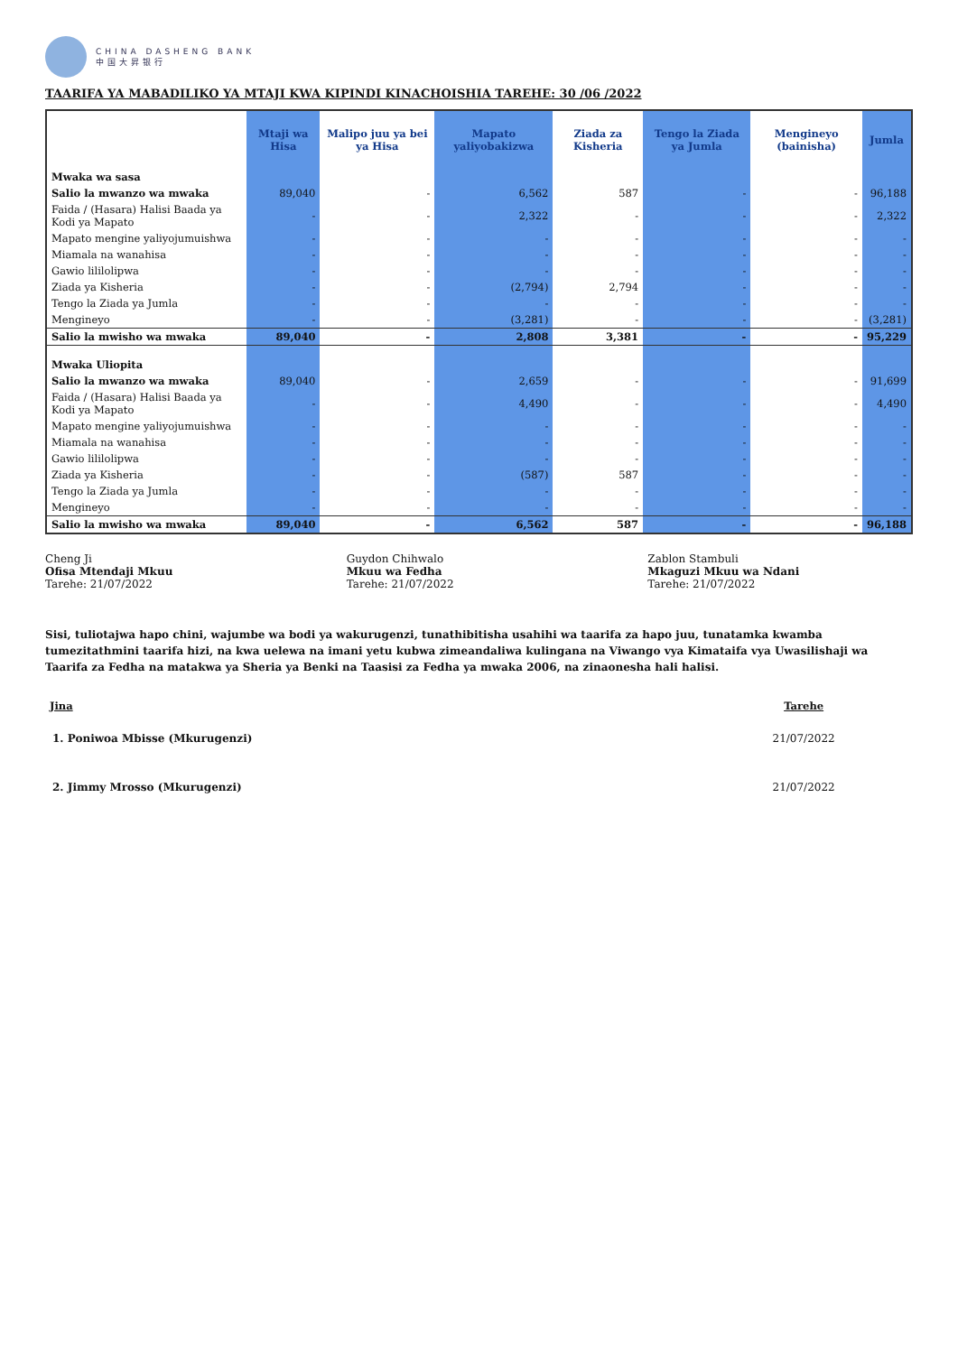CHINA DASHENG BANK
中国大昇银行
TAARIFA YA MABADILIKO YA MTAJI KWA KIPINDI KINACHOISHIA TAREHE: 30 /06 /2022
| | Mtaji wa Hisa | Malipo juu ya bei ya Hisa | Mapato yaliyobakizwa | Ziada za Kisheria | Tengo la Ziada ya Jumla | Mengineyo (bainisha) | Jumla |
| --- | --- | --- | --- | --- | --- | --- | --- |
| Mwaka wa sasa | | | | | | | |
| Salio la mwanzo wa mwaka | 89,040 | - | 6,562 | 587 | - | - | 96,188 |
| Faida / (Hasara) Halisi Baada ya Kodi ya Mapato | - | - | 2,322 | - | - | - | 2,322 |
| Mapato mengine yaliyojumuishwa | - | - | - | - | - | - | - |
| Miamala na wanahisa | - | - | - | - | - | - | - |
| Gawio lililolipwa | - | - | - | - | - | - | - |
| Ziada ya Kisheria | - | - | (2,794) | 2,794 | - | - | - |
| Tengo la Ziada ya Jumla | - | - | - | - | - | - | - |
| Mengineyo | - | - | (3,281) | - | - | - | (3,281) |
| Salio la mwisho wa mwaka | 89,040 | - | 2,808 | 3,381 | - | - | 95,229 |
| Mwaka Uliopita | | | | | | | |
| Salio la mwanzo wa mwaka | 89,040 | - | 2,659 | - | - | - | 91,699 |
| Faida / (Hasara) Halisi Baada ya Kodi ya Mapato | - | - | 4,490 | - | - | - | 4,490 |
| Mapato mengine yaliyojumuishwa | - | - | - | - | - | - | - |
| Miamala na wanahisa | - | - | - | - | - | - | - |
| Gawio lililolipwa | - | - | - | - | - | - | - |
| Ziada ya Kisheria | - | - | (587) | 587 | - | - | - |
| Tengo la Ziada ya Jumla | - | - | - | - | - | - | - |
| Mengineyo | - | - | - | - | - | - | - |
| Salio la mwisho wa mwaka | 89,040 | - | 6,562 | 587 | - | - | 96,188 |
Cheng Ji
Ofisa Mtendaji Mkuu
Tarehe: 21/07/2022
Guydon Chihwalo
Mkuu wa Fedha
Tarehe: 21/07/2022
Zablon Stambuli
Mkaguzi Mkuu wa Ndani
Tarehe: 21/07/2022
Sisi, tuliotajwa hapo chini, wajumbe wa bodi ya wakurugenzi, tunathibitisha usahihi wa taarifa za hapo juu, tunatamka kwamba tumezitathmini taarifa hizi, na kwa uelewa na imani yetu kubwa zimeandaliwa kulingana na Viwango vya Kimataifa vya Uwasilishaji wa Taarifa za Fedha na matakwa ya Sheria ya Benki na Taasisi za Fedha ya mwaka 2006, na zinaonesha hali halisi.
| Jina | | Tarehe |
| --- | --- | --- |
| 1. Poniwoa Mbisse (Mkurugenzi) | | 21/07/2022 |
| 2. Jimmy Mrosso (Mkurugenzi) | | 21/07/2022 |